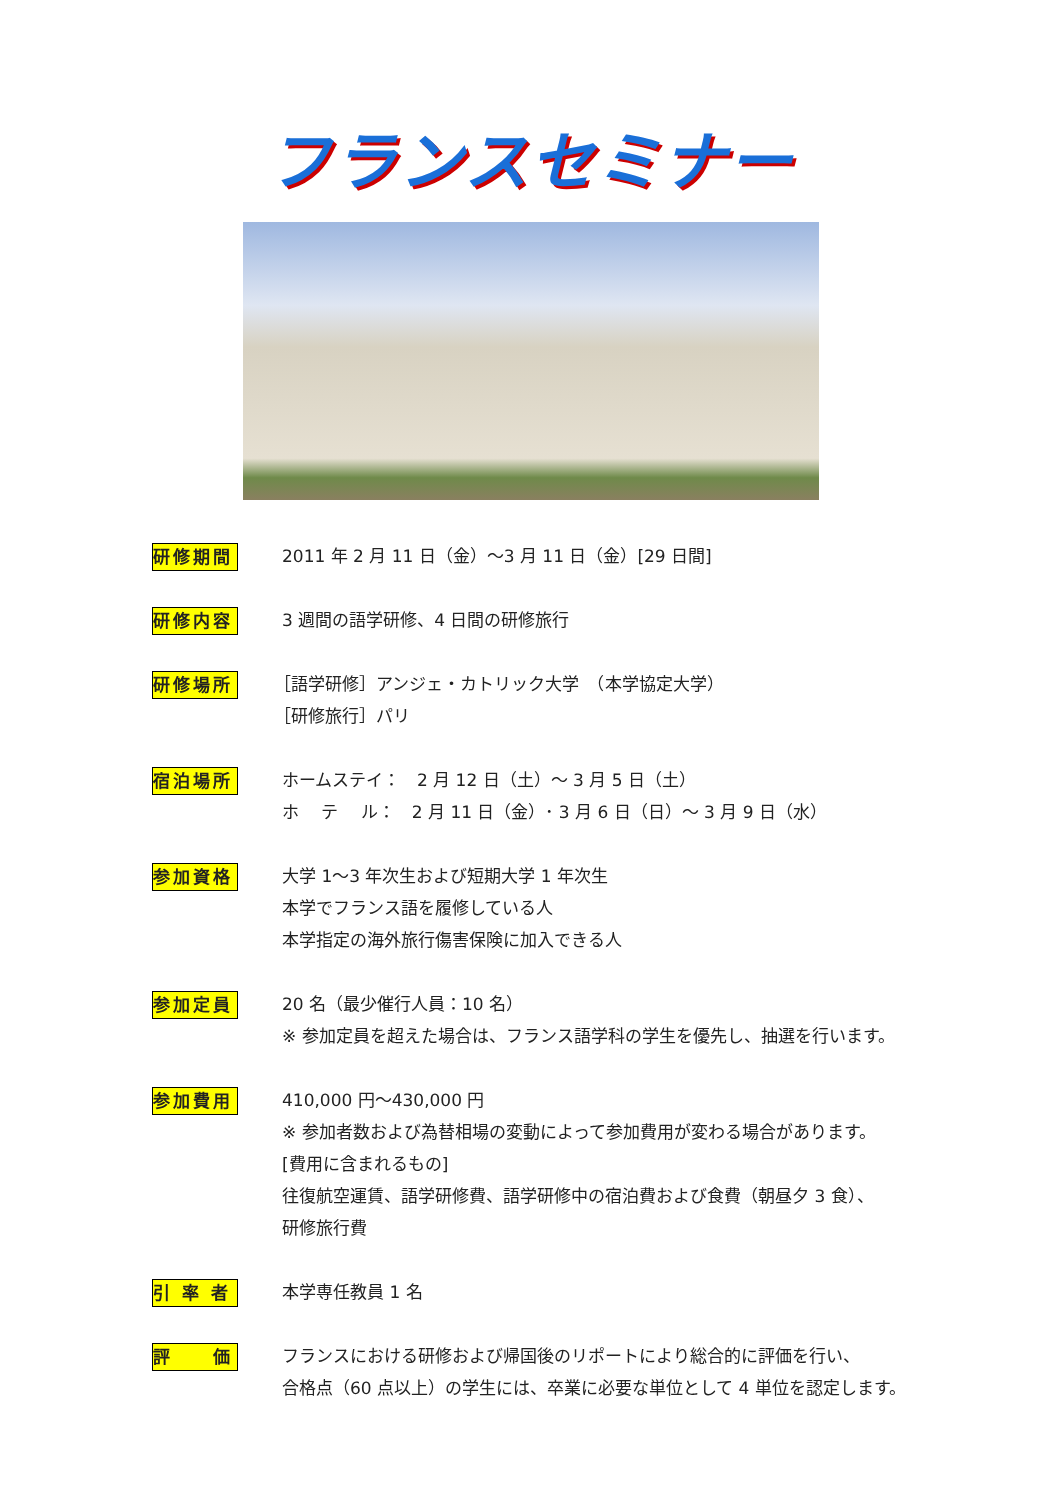フランスセミナー
研修期間
2011 年 2 月 11 日（金）～3 月 11 日（金）[29 日間]
研修内容
3 週間の語学研修、4 日間の研修旅行
研修場所
［語学研修］アンジェ・カトリック大学　（本学協定大学）
［研修旅行］パリ
宿泊場所
ホームステイ：　2 月 12 日（土）～ 3 月 5 日（土）
ホ　 テ　 ル：　2 月 11 日（金）･ 3 月 6 日（日）～ 3 月 9 日（水）
参加資格
大学 1～3 年次生および短期大学 1 年次生
本学でフランス語を履修している人
本学指定の海外旅行傷害保険に加入できる人
参加定員
20 名（最少催行人員：10 名）
※ 参加定員を超えた場合は、フランス語学科の学生を優先し、抽選を行います。
参加費用
410,000 円～430,000 円
※ 参加者数および為替相場の変動によって参加費用が変わる場合があります。
[費用に含まれるもの]
往復航空運賃、語学研修費、語学研修中の宿泊費および食費（朝昼夕 3 食）、
研修旅行費
引 率 者
本学専任教員 1 名
評　　価
フランスにおける研修および帰国後のリポートにより総合的に評価を行い、
合格点（60 点以上）の学生には、卒業に必要な単位として 4 単位を認定します。